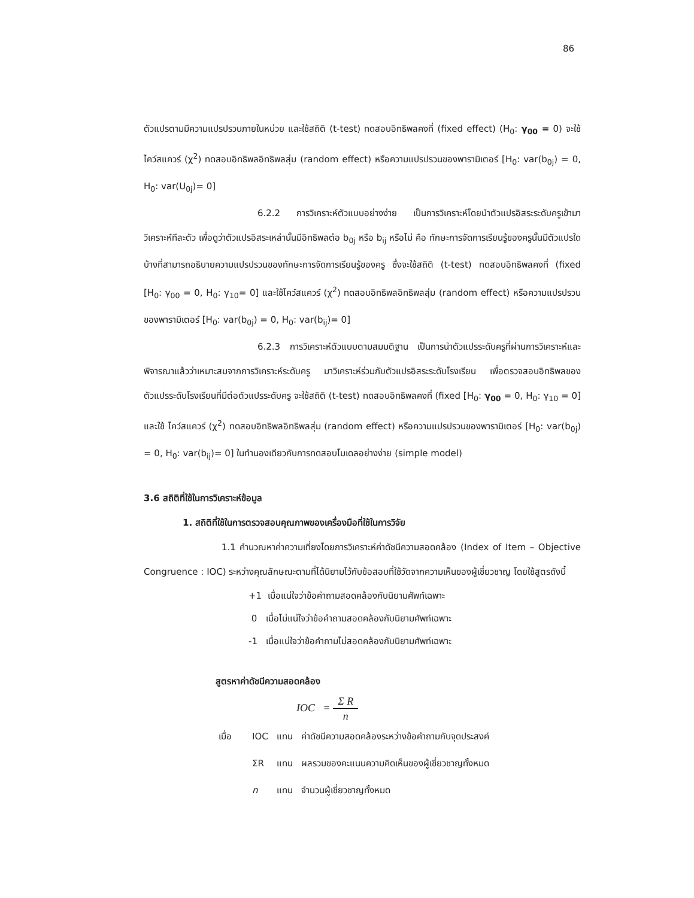86
ตัวแปรตามมีความแปรปรวนภายในหน่วย และใช้สถิติ (t-test) ทดสอบอิทธิพลคงที่ (fixed effect) (H<sub>0</sub>: γ<sub>00</sub> = 0) จะใช้ ไคว์สแควร์ (χ<sup>2</sup>) ทดสอบอิทธิพลอิทธิพลสุ่ม (random effect) หรือความแปรปรวนของพารามิเตอร์ [H<sub>0</sub>: var(b<sub>0j</sub>) = 0, H<sub>0</sub>: var(U<sub>0j</sub>)= 0]
6.2.2 การวิเคราะห์ตัวแบบอย่างง่าย เป็นการวิเคราะห์โดยนำตัวแปรอิสระระดับครูเข้ามาวิเคราะห์ทีละตัว เพื่อดูว่าตัวแปรอิสระเหล่านั้นมีอิทธิพลต่อ b<sub>0j</sub> หรือ b<sub>ij</sub> หรือไม่ คือ ทักษะการจัดการเรียนรู้ของครูนั้นมีตัวแปรใดบ้างที่สามารถอธิบายความแปรปรวนของทักษะการจัดการเรียนรู้ของครู ซึ่งจะใช้สถิติ (t-test) ทดสอบอิทธิพลคงที่ (fixed [H<sub>0</sub>: γ<sub>00</sub> = 0, H<sub>0</sub>: γ<sub>10</sub>= 0] และใช้ไคว์สแควร์ (χ<sup>2</sup>) ทดสอบอิทธิพลอิทธิพลสุ่ม (random effect) หรือความแปรปรวนของพารามิเตอร์ [H<sub>0</sub>: var(b<sub>0j</sub>) = 0, H<sub>0</sub>: var(b<sub>ij</sub>)= 0]
6.2.3 การวิเคราะห์ตัวแบบตามสมมติฐาน เป็นการนำตัวแปรระดับครูที่ผ่านการวิเคราะห์และพิจารณาแล้วว่าเหมาะสมจากการวิเคราะห์ระดับครู มาวิเคราะห์ร่วมกับตัวแปรอิสระระดับโรงเรียน เพื่อตรวจสอบอิทธิพลของตัวแปรระดับโรงเรียนที่มีต่อตัวแปรระดับครู จะใช้สถิติ (t-test) ทดสอบอิทธิพลคงที่ (fixed [H<sub>0</sub>: γ<sub>00</sub> = 0, H<sub>0</sub>: γ<sub>10</sub> = 0] และใช้ ไคว์สแควร์ (χ<sup>2</sup>) ทดสอบอิทธิพลอิทธิพลสุ่ม (random effect) หรือความแปรปรวนของพารามิเตอร์ [H<sub>0</sub>: var(b<sub>0j</sub>) = 0, H<sub>0</sub>: var(b<sub>ij</sub>)= 0] ในทำนองเดียวกับการทดสอบโมเดลอย่างง่าย (simple model)
3.6 สถิติที่ใช้ในการวิเคราะห์ข้อมูล
1. สถิติที่ใช้ในการตรวจสอบคุณภาพของเครื่องมือที่ใช้ในการวิจัย
1.1 คำนวณหาค่าความเที่ยงโดยการวิเคราะห์ค่าดัชนีความสอดคล้อง (Index of Item – Objective Congruence : IOC) ระหว่างคุณลักษณะตามที่ได้นิยามไว้กับข้อสอบที่ใช้วัดจากความเห็นของผู้เชี่ยวชาญ โดยใช้สูตรดังนี้
+1 เมื่อแน่ใจว่าข้อคำถามสอดคล้องกับนิยามศัพท์เฉพาะ
0 เมื่อไม่แน่ใจว่าข้อคำถามสอดคล้องกับนิยามศัพท์เฉพาะ
-1 เมื่อแน่ใจว่าข้อคำถามไม่สอดคล้องกับนิยามศัพท์เฉพาะ
สูตรหาค่าดัชนีความสอดคล้อง
IOC = Σ R n
| เมื่อ | IOC | แทน | ค่าดัชนีความสอดคล้องระหว่างข้อคำถามกับจุดประสงค์ |
| | ΣR | แทน | ผลรวมของคะแนนความคิดเห็นของผู้เชี่ยวชาญทั้งหมด |
| | n | แทน | จำนวนผู้เชี่ยวชาญทั้งหมด |